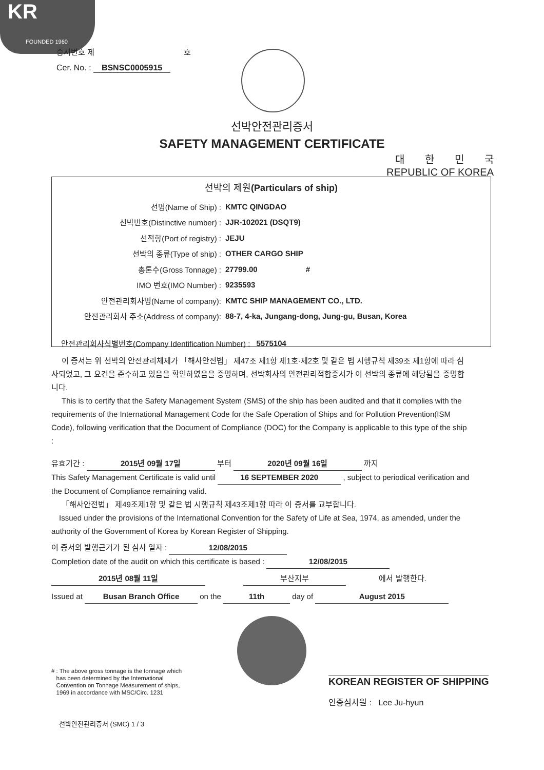KR
FOUNDED 1960
증서번호 제 호
Cer. No. : BSNSC0005915
선박안전관리증서
SAFETY MANAGEMENT CERTIFICATE
대　　한　　민　　국
REPUBLIC OF KOREA
선박의 제원(Particulars of ship)
선명(Name of Ship) : KMTC QINGDAO
선박번호(Distinctive number) : JJR-102021 (DSQT9)
선적항(Port of registry) : JEJU
선박의 종류(Type of ship) : OTHER CARGO SHIP
총톤수(Gross Tonnage) : 27799.00 #
IMO 번호(IMO Number) : 9235593
안전관리회사명(Name of company): KMTC SHIP MANAGEMENT CO., LTD.
안전관리회사 주소(Address of company): 88-7, 4-ka, Jungang-dong, Jung-gu, Busan, Korea
안전관리회사식별번호(Company Identification Number) : 5575104
이 증서는 위 선박의 안전관리체제가 「해사안전법」 제47조 제1항 제1호·제2호 및 같은 법 시행규칙 제39조 제1항에 따라 심사되었고, 그 요건을 준수하고 있음을 확인하였음을 증명하며, 선박회사의 안전관리적합증서가 이 선박의 종류에 해당됨을 증명합니다.
This is to certify that the Safety Management System (SMS) of the ship has been audited and that it complies with the requirements of the International Management Code for the Safe Operation of Ships and for Pollution Prevention(ISM Code), following verification that the Document of Compliance (DOC) for the Company is applicable to this type of the ship :
유효기간 : 2015년 09월 17일 부터 2020년 09월 16일 까지
This Safety Management Certificate is valid until 16 SEPTEMBER 2020 , subject to periodical verification and the Document of Compliance remaining valid.
「해사안전법」 제49조제1항 및 같은 법 시행규칙 제43조제1항 따라 이 증서를 교부합니다.
Issued under the provisions of the International Convention for the Safety of Life at Sea, 1974, as amended, under the authority of the Government of Korea by Korean Register of Shipping.
이 증서의 발행근거가 된 심사 일자 : 12/08/2015
Completion date of the audit on which this certificate is based : 12/08/2015
2015년 08월 11일 부산지부 에서 발행한다.
Issued at Busan Branch Office on the 11th day of August 2015
# : The above gross tonnage is the tonnage which
has been determined by the International
Convention on Tonnage Measurement of ships,
1969 in accordance with MSC/Circ. 1231
KOREAN REGISTER OF SHIPPING
인증심사원 : Lee Ju-hyun
선박안전관리증서 (SMC) 1 / 3